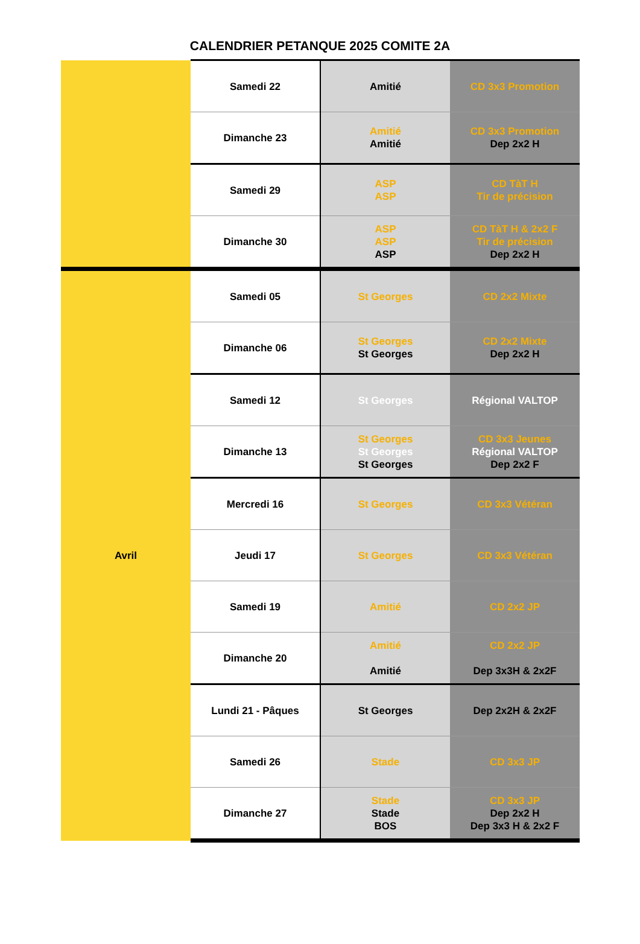CALENDRIER PETANQUE 2025 COMITE 2A
| | Samedi 22 | Amitié | CD 3x3 Promotion |
| | Dimanche 23 | Amitié Amitié | CD 3x3 Promotion Dep 2x2 H |
| | Samedi 29 | ASP ASP | CD TàT H Tir de précision |
| | Dimanche 30 | ASP ASP ASP | CD TàT H & 2x2 F Tir de précision Dep 2x2 H |
| Avril | Samedi 05 | St Georges | CD 2x2 Mixte |
| | Dimanche 06 | St Georges St Georges | CD 2x2 Mixte Dep 2x2 H |
| | Samedi 12 | St Georges | Régional VALTOP |
| | Dimanche 13 | St Georges St Georges St Georges | CD 3x3 Jeunes Régional VALTOP Dep 2x2 F |
| | Mercredi 16 | St Georges | CD 3x3 Vétéran |
| | Jeudi 17 | St Georges | CD 3x3 Vétéran |
| | Samedi 19 | Amitié | CD 2x2 JP |
| | Dimanche 20 | Amitié Amitié | CD 2x2 JP Dep 3x3H & 2x2F |
| | Lundi 21 - Pâques | St Georges | Dep 2x2H & 2x2F |
| | Samedi 26 | Stade | CD 3x3 JP |
| | Dimanche 27 | Stade Stade BOS | CD 3x3 JP Dep 2x2 H Dep 3x3 H & 2x2 F |